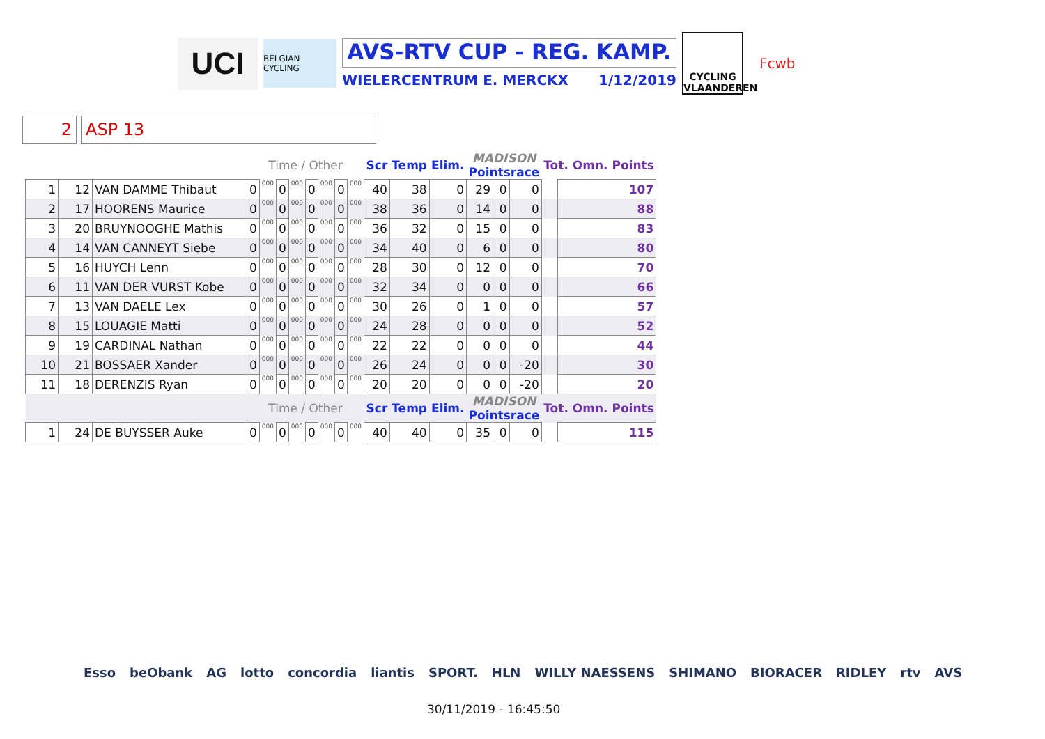UCI
BELGIAN CYCLING
AVS-RTV CUP - REG. KAMP.
WIELERCENTRUM E. MERCKX 1/12/2019
CYCLING
VLAANDEREN
Fcwb
2 ASP 13
| | | | Time / Other | | | | | | | | Scr | Temp | Elim. | MADISON Pointsrace | | | Tot. Omn. Points | |
| 1 | 12 | VAN DAMME Thibaut | 0 | 000 | 0 | 000 | 0 | 000 | 0 | 000 | 40 | 38 | 0 | 29 | 0 | 0 | | 107 |
| 2 | 17 | HOORENS Maurice | 0 | 000 | 0 | 000 | 0 | 000 | 0 | 000 | 38 | 36 | 0 | 14 | 0 | 0 | | 88 |
| 3 | 20 | BRUYNOOGHE Mathis | 0 | 000 | 0 | 000 | 0 | 000 | 0 | 000 | 36 | 32 | 0 | 15 | 0 | 0 | | 83 |
| 4 | 14 | VAN CANNEYT Siebe | 0 | 000 | 0 | 000 | 0 | 000 | 0 | 000 | 34 | 40 | 0 | 6 | 0 | 0 | | 80 |
| 5 | 16 | HUYCH Lenn | 0 | 000 | 0 | 000 | 0 | 000 | 0 | 000 | 28 | 30 | 0 | 12 | 0 | 0 | | 70 |
| 6 | 11 | VAN DER VURST Kobe | 0 | 000 | 0 | 000 | 0 | 000 | 0 | 000 | 32 | 34 | 0 | 0 | 0 | 0 | | 66 |
| 7 | 13 | VAN DAELE Lex | 0 | 000 | 0 | 000 | 0 | 000 | 0 | 000 | 30 | 26 | 0 | 1 | 0 | 0 | | 57 |
| 8 | 15 | LOUAGIE Matti | 0 | 000 | 0 | 000 | 0 | 000 | 0 | 000 | 24 | 28 | 0 | 0 | 0 | 0 | | 52 |
| 9 | 19 | CARDINAL Nathan | 0 | 000 | 0 | 000 | 0 | 000 | 0 | 000 | 22 | 22 | 0 | 0 | 0 | 0 | | 44 |
| 10 | 21 | BOSSAER Xander | 0 | 000 | 0 | 000 | 0 | 000 | 0 | 000 | 26 | 24 | 0 | 0 | 0 | -20 | | 30 |
| 11 | 18 | DERENZIS Ryan | 0 | 000 | 0 | 000 | 0 | 000 | 0 | 000 | 20 | 20 | 0 | 0 | 0 | -20 | | 20 |
| | | | Time / Other | | | | | | | | Scr | Temp | Elim. | MADISON Pointsrace | | | Tot. Omn. Points | |
| 1 | 24 | DE BUYSSER Auke | 0 | 000 | 0 | 000 | 0 | 000 | 0 | 000 | 40 | 40 | 0 | 35 | 0 | 0 | | 115 |
Esso beObank AG lotto concordia liantis SPORT. HLN WILLY NAESSENS SHIMANO BIORACER RIDLEY rtv AVS
30/11/2019 - 16:45:50